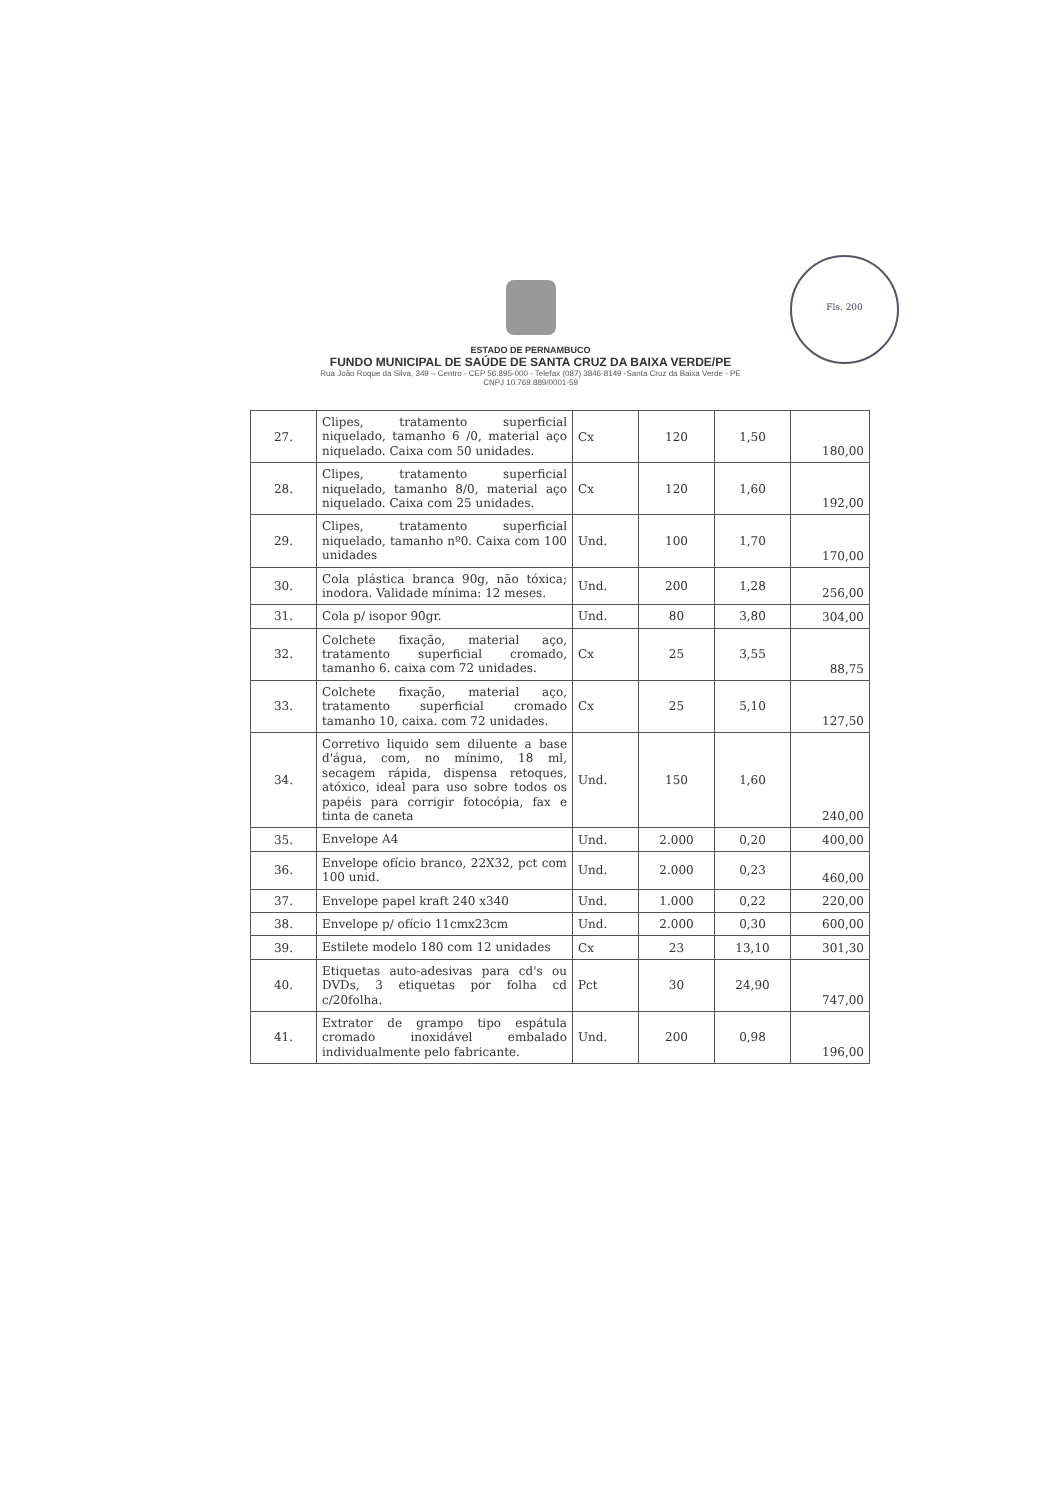Fls. 200
ESTADO DE PERNAMBUCO
FUNDO MUNICIPAL DE SAÚDE DE SANTA CRUZ DA BAIXA VERDE/PE
Rua João Roque da Silva, 349 – Centro - CEP 56.895-000 - Telefax (087) 3846-8149 -Santa Cruz da Baixa Verde - PE
CNPJ 10.769.889/0001-59
| 27. | Clipes, tratamento superficial niquelado, tamanho 6 /0, material aço niquelado. Caixa com 50 unidades. | Cx | 120 | 1,50 | 180,00 |
| 28. | Clipes, tratamento superficial niquelado, tamanho 8/0, material aço niquelado. Caixa com 25 unidades. | Cx | 120 | 1,60 | 192,00 |
| 29. | Clipes, tratamento superficial niquelado, tamanho nº0. Caixa com 100 unidades | Und. | 100 | 1,70 | 170,00 |
| 30. | Cola plástica branca 90g, não tóxica; inodora. Validade mínima: 12 meses. | Und. | 200 | 1,28 | 256,00 |
| 31. | Cola p/ isopor 90gr. | Und. | 80 | 3,80 | 304,00 |
| 32. | Colchete fixação, material aço, tratamento superficial cromado, tamanho 6. caixa com 72 unidades. | Cx | 25 | 3,55 | 88,75 |
| 33. | Colchete fixação, material aço, tratamento superficial cromado tamanho 10, caixa. com 72 unidades. | Cx | 25 | 5,10 | 127,50 |
| 34. | Corretivo liquido sem diluente a base d'água, com, no mínimo, 18 ml, secagem rápida, dispensa retoques, atóxico, ideal para uso sobre todos os papéis para corrigir fotocópia, fax e tinta de caneta | Und. | 150 | 1,60 | 240,00 |
| 35. | Envelope A4 | Und. | 2.000 | 0,20 | 400,00 |
| 36. | Envelope ofício branco, 22X32, pct com 100 unid. | Und. | 2.000 | 0,23 | 460,00 |
| 37. | Envelope papel kraft 240 x340 | Und. | 1.000 | 0,22 | 220,00 |
| 38. | Envelope p/ ofício 11cmx23cm | Und. | 2.000 | 0,30 | 600,00 |
| 39. | Estilete modelo 180 com 12 unidades | Cx | 23 | 13,10 | 301,30 |
| 40. | Etiquetas auto-adesivas para cd's ou DVDs, 3 etiquetas por folha cd c/20folha. | Pct | 30 | 24,90 | 747,00 |
| 41. | Extrator de grampo tipo espátula cromado inoxidável embalado individualmente pelo fabricante. | Und. | 200 | 0,98 | 196,00 |